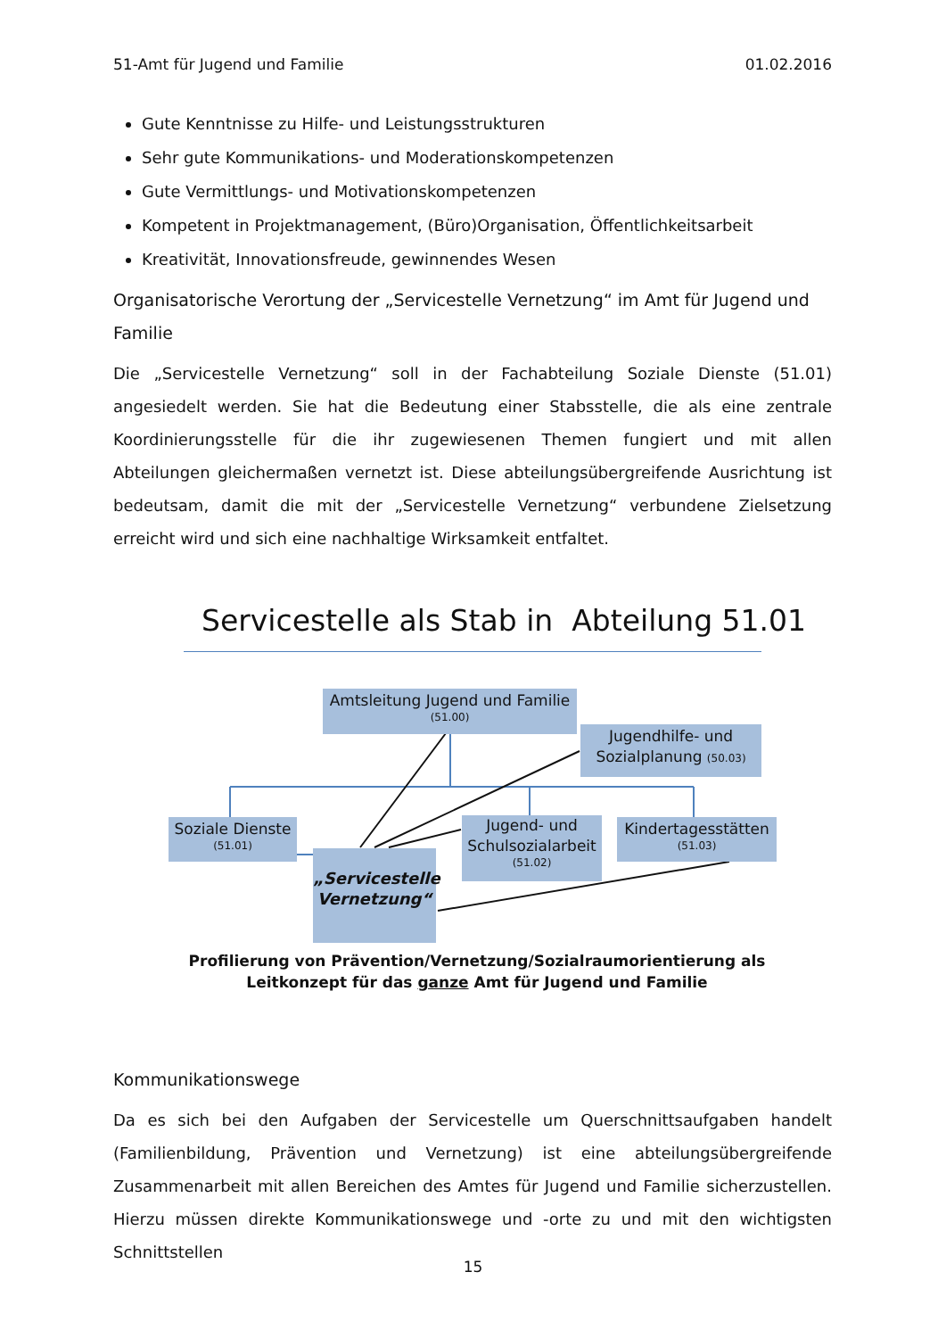51-Amt für Jugend und Familie 01.02.2016
Gute Kenntnisse zu Hilfe- und Leistungsstrukturen
Sehr gute Kommunikations- und Moderationskompetenzen
Gute Vermittlungs- und Motivationskompetenzen
Kompetent in Projektmanagement, (Büro)Organisation, Öffentlichkeitsarbeit
Kreativität, Innovationsfreude, gewinnendes Wesen
Organisatorische Verortung der „Servicestelle Vernetzung“ im Amt für Jugend und Familie
Die „Servicestelle Vernetzung“ soll in der Fachabteilung Soziale Dienste (51.01) angesiedelt werden. Sie hat die Bedeutung einer Stabsstelle, die als eine zentrale Koordinierungsstelle für die ihr zugewiesenen Themen fungiert und mit allen Abteilungen gleichermaßen vernetzt ist. Diese abteilungsübergreifende Ausrichtung ist bedeutsam, damit die mit der „Servicestelle Vernetzung“ verbundene Zielsetzung erreicht wird und sich eine nachhaltige Wirksamkeit entfaltet.
Servicestelle als Stab in Abteilung 51.01
Amtsleitung Jugend und Familie
(51.00)
Jugendhilfe- und
Sozialplanung (50.03)
Soziale Dienste
(51.01)
Jugend- und
Schulsozialarbeit
(51.02)
Kindertagesstätten
(51.03)
„Servicestelle Vernetzung“
Profilierung von Prävention/Vernetzung/Sozialraumorientierung als
Leitkonzept für das ganze Amt für Jugend und Familie
Kommunikationswege
Da es sich bei den Aufgaben der Servicestelle um Querschnittsaufgaben handelt (Familienbildung, Prävention und Vernetzung) ist eine abteilungsübergreifende Zusammenarbeit mit allen Bereichen des Amtes für Jugend und Familie sicherzustellen. Hierzu müssen direkte Kommunikationswege und -orte zu und mit den wichtigsten Schnittstellen
15